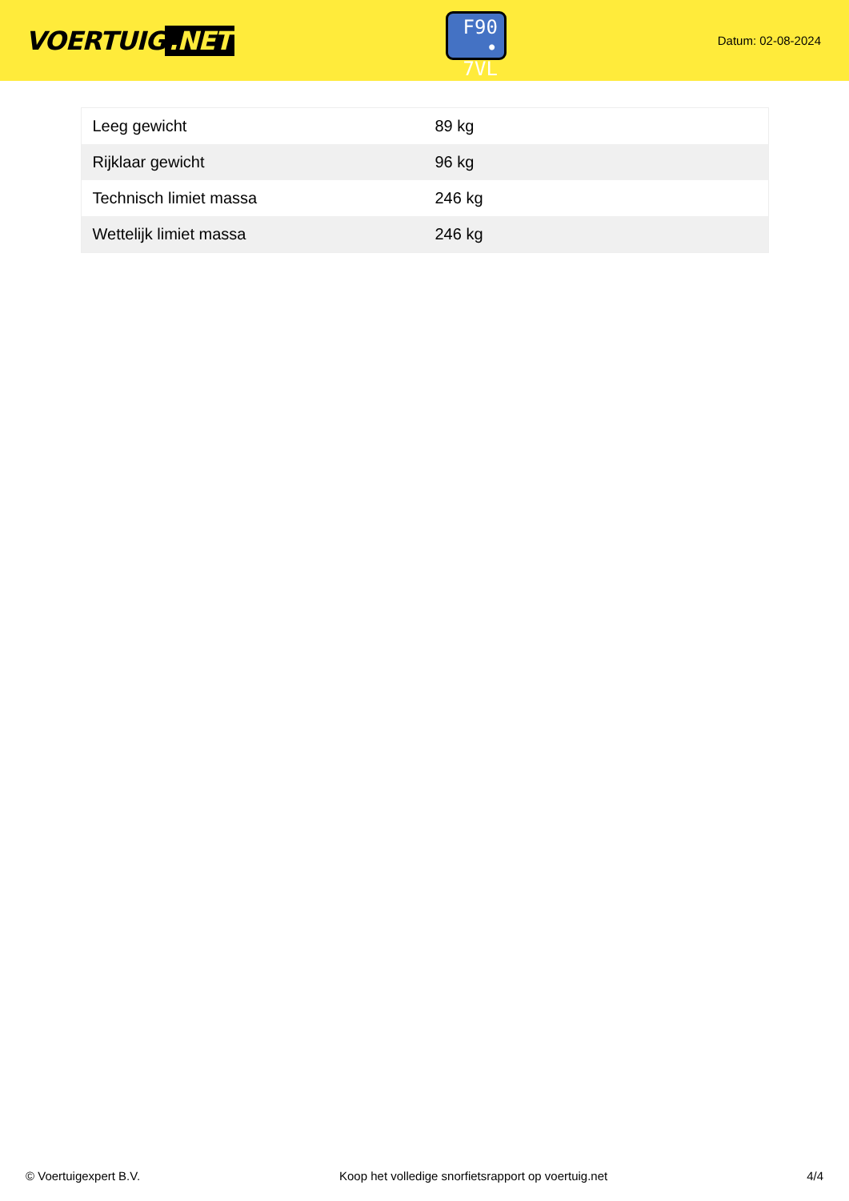VOERTUIG.NET
F90
• 7VL
Datum: 02-08-2024
| Leeg gewicht | 89 kg |
| Rijklaar gewicht | 96 kg |
| Technisch limiet massa | 246 kg |
| Wettelijk limiet massa | 246 kg |
© Voertuigexpert B.V. Koop het volledige snorfietsrapport op voertuig.net 4/4